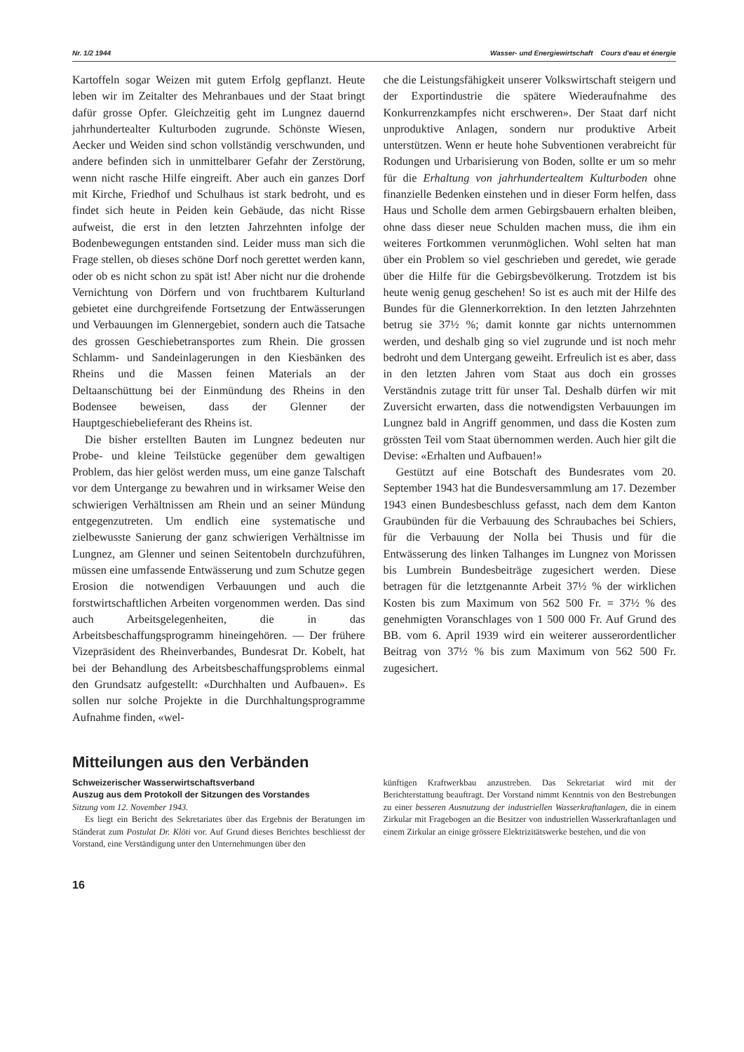Nr. 1/2 1944 Wasser- und Energiewirtschaft Cours d'eau et énergie
Kartoffeln sogar Weizen mit gutem Erfolg gepflanzt. Heute leben wir im Zeitalter des Mehranbaues und der Staat bringt dafür grosse Opfer. Gleichzeitig geht im Lungnez dauernd jahrhundertealter Kulturboden zugrunde. Schönste Wiesen, Aecker und Weiden sind schon vollständig verschwunden, und andere befinden sich in unmittelbarer Gefahr der Zerstörung, wenn nicht rasche Hilfe eingreift. Aber auch ein ganzes Dorf mit Kirche, Friedhof und Schulhaus ist stark bedroht, und es findet sich heute in Peiden kein Gebäude, das nicht Risse aufweist, die erst in den letzten Jahrzehnten infolge der Bodenbewegungen entstanden sind. Leider muss man sich die Frage stellen, ob dieses schöne Dorf noch gerettet werden kann, oder ob es nicht schon zu spät ist! Aber nicht nur die drohende Vernichtung von Dörfern und von fruchtbarem Kulturland gebietet eine durchgreifende Fortsetzung der Entwässerungen und Verbauungen im Glennergebiet, sondern auch die Tatsache des grossen Geschiebetransportes zum Rhein. Die grossen Schlamm- und Sandeinlagerungen in den Kiesbänken des Rheins und die Massen feinen Materials an der Deltaanschüttung bei der Einmündung des Rheins in den Bodensee beweisen, dass der Glenner der Hauptgeschiebelieferant des Rheins ist.
Die bisher erstellten Bauten im Lungnez bedeuten nur Probe- und kleine Teilstücke gegenüber dem gewaltigen Problem, das hier gelöst werden muss, um eine ganze Talschaft vor dem Untergange zu bewahren und in wirksamer Weise den schwierigen Verhältnissen am Rhein und an seiner Mündung entgegenzutreten. Um endlich eine systematische und zielbewusste Sanierung der ganz schwierigen Verhältnisse im Lungnez, am Glenner und seinen Seitentobeln durchzuführen, müssen eine umfassende Entwässerung und zum Schutze gegen Erosion die notwendigen Verbauungen und auch die forstwirtschaftlichen Arbeiten vorgenommen werden. Das sind auch Arbeitsgelegenheiten, die in das Arbeitsbeschaffungsprogramm hineingehören. — Der frühere Vizepräsident des Rheinverbandes, Bundesrat Dr. Kobelt, hat bei der Behandlung des Arbeitsbeschaffungsproblems einmal den Grundsatz aufgestellt: «Durchhalten und Aufbauen». Es sollen nur solche Projekte in die Durchhaltungsprogramme Aufnahme finden, «wel-
che die Leistungsfähigkeit unserer Volkswirtschaft steigern und der Exportindustrie die spätere Wiederaufnahme des Konkurrenzkampfes nicht erschweren». Der Staat darf nicht unproduktive Anlagen, sondern nur produktive Arbeit unterstützen. Wenn er heute hohe Subventionen verabreicht für Rodungen und Urbarisierung von Boden, sollte er um so mehr für die Erhaltung von jahrhundertealtem Kulturboden ohne finanzielle Bedenken einstehen und in dieser Form helfen, dass Haus und Scholle dem armen Gebirgsbauern erhalten bleiben, ohne dass dieser neue Schulden machen muss, die ihm ein weiteres Fortkommen verunmöglichen. Wohl selten hat man über ein Problem so viel geschrieben und geredet, wie gerade über die Hilfe für die Gebirgsbevölkerung. Trotzdem ist bis heute wenig genug geschehen! So ist es auch mit der Hilfe des Bundes für die Glennerkorrektion. In den letzten Jahrzehnten betrug sie 37½ %; damit konnte gar nichts unternommen werden, und deshalb ging so viel zugrunde und ist noch mehr bedroht und dem Untergang geweiht. Erfreulich ist es aber, dass in den letzten Jahren vom Staat aus doch ein grosses Verständnis zutage tritt für unser Tal. Deshalb dürfen wir mit Zuversicht erwarten, dass die notwendigsten Verbauungen im Lungnez bald in Angriff genommen, und dass die Kosten zum grössten Teil vom Staat übernommen werden. Auch hier gilt die Devise: «Erhalten und Aufbauen!»
Gestützt auf eine Botschaft des Bundesrates vom 20. September 1943 hat die Bundesversammlung am 17. Dezember 1943 einen Bundesbeschluss gefasst, nach dem dem Kanton Graubünden für die Verbauung des Schraubaches bei Schiers, für die Verbauung der Nolla bei Thusis und für die Entwässerung des linken Talhanges im Lungnez von Morissen bis Lumbrein Bundesbeiträge zugesichert werden. Diese betragen für die letztgenannte Arbeit 37½ % der wirklichen Kosten bis zum Maximum von 562 500 Fr. = 37½ % des genehmigten Voranschlages von 1 500 000 Fr. Auf Grund des BB. vom 6. April 1939 wird ein weiterer ausserordentlicher Beitrag von 37½ % bis zum Maximum von 562 500 Fr. zugesichert.
Mitteilungen aus den Verbänden
Schweizerischer Wasserwirtschaftsverband
Auszug aus dem Protokoll der Sitzungen des Vorstandes
Sitzung vom 12. November 1943.
Es liegt ein Bericht des Sekretariates über das Ergebnis der Beratungen im Ständerat zum Postulat Dr. Klöti vor. Auf Grund dieses Berichtes beschliesst der Vorstand, eine Verständigung unter den Unternehmungen über den
künftigen Kraftwerkbau anzustreben. Das Sekretariat wird mit der Berichterstattung beauftragt. Der Vorstand nimmt Kenntnis von den Bestrebungen zu einer besseren Ausnutzung der industriellen Wasserkraftanlagen, die in einem Zirkular mit Fragebogen an die Besitzer von industriellen Wasserkraftanlagen und einem Zirkular an einige grössere Elektrizitätswerke bestehen, und die von
16